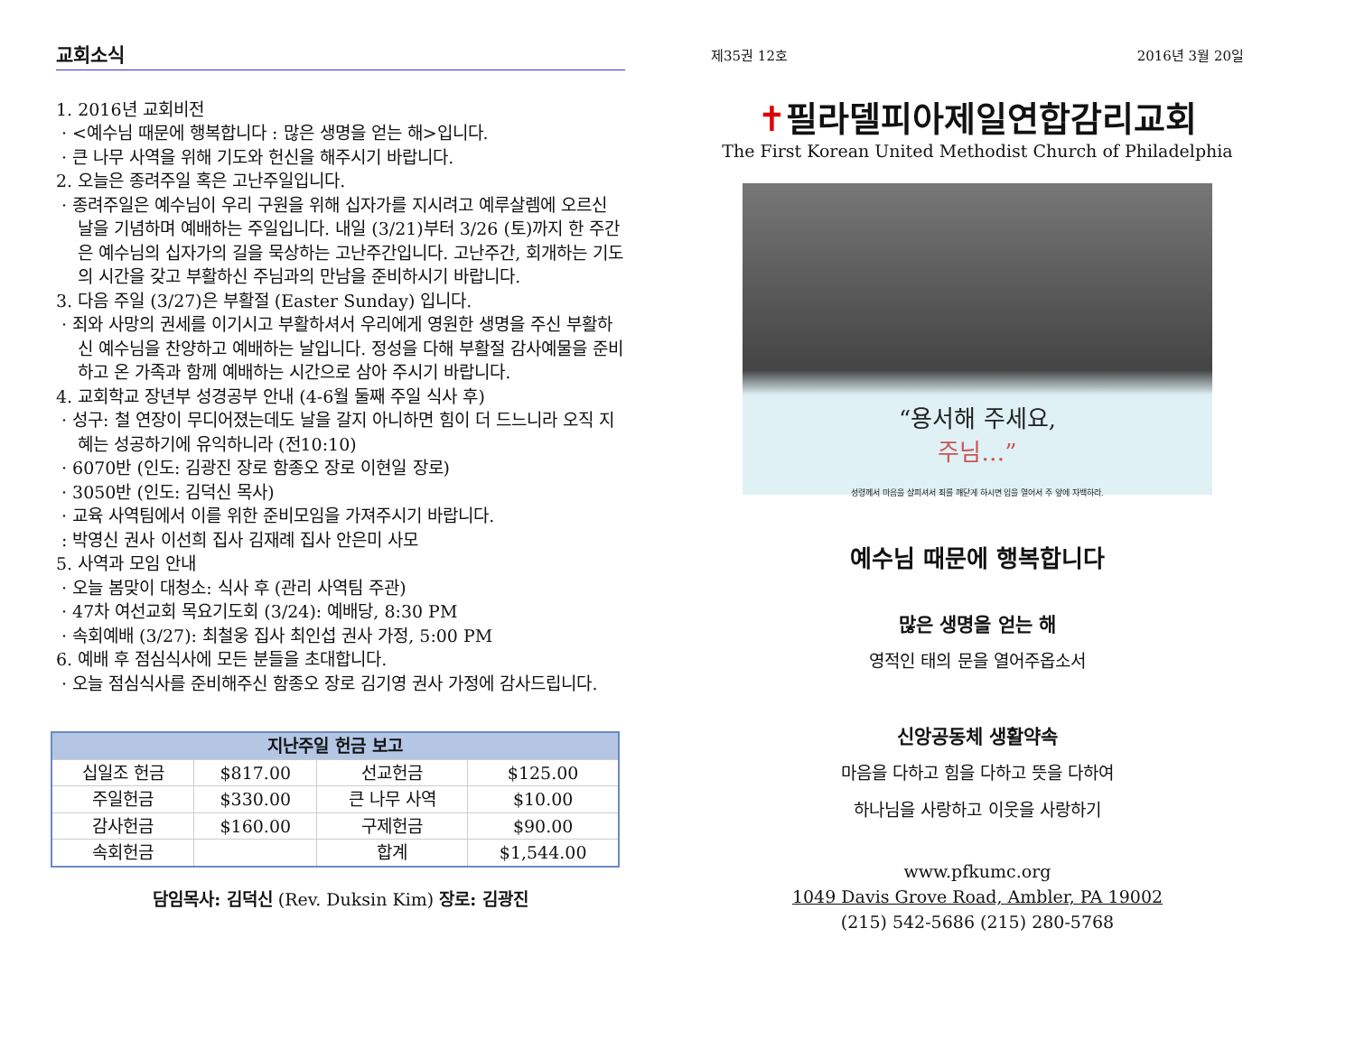교회소식
1. 2016년 교회비전
· <예수님 때문에 행복합니다 : 많은 생명을 얻는 해>입니다.
· 큰 나무 사역을 위해 기도와 헌신을 해주시기 바랍니다.
2. 오늘은 종려주일 혹은 고난주일입니다.
· 종려주일은 예수님이 우리 구원을 위해 십자가를 지시려고 예루살렘에 오르신 날을 기념하며 예배하는 주일입니다. 내일 (3/21)부터 3/26 (토)까지 한 주간은 예수님의 십자가의 길을 묵상하는 고난주간입니다. 고난주간, 회개하는 기도의 시간을 갖고 부활하신 주님과의 만남을 준비하시기 바랍니다.
3. 다음 주일 (3/27)은 부활절 (Easter Sunday) 입니다.
· 죄와 사망의 권세를 이기시고 부활하셔서 우리에게 영원한 생명을 주신 부활하신 예수님을 찬양하고 예배하는 날입니다. 정성을 다해 부활절 감사예물을 준비하고 온 가족과 함께 예배하는 시간으로 삼아 주시기 바랍니다.
4. 교회학교 장년부 성경공부 안내 (4-6월 둘째 주일 식사 후)
· 성구: 철 연장이 무디어졌는데도 날을 갈지 아니하면 힘이 더 드느니라 오직 지혜는 성공하기에 유익하니라 (전10:10)
· 6070반 (인도: 김광진 장로 함종오 장로 이현일 장로)
· 3050반 (인도: 김덕신 목사)
· 교육 사역팀에서 이를 위한 준비모임을 가져주시기 바랍니다.
: 박영신 권사 이선희 집사 김재례 집사 안은미 사모
5. 사역과 모임 안내
· 오늘 봄맞이 대청소: 식사 후 (관리 사역팀 주관)
· 47차 여선교회 목요기도회 (3/24): 예배당, 8:30 PM
· 속회예배 (3/27): 최철웅 집사 최인섭 권사 가정, 5:00 PM
6. 예배 후 점심식사에 모든 분들을 초대합니다.
· 오늘 점심식사를 준비해주신 함종오 장로 김기영 권사 가정에 감사드립니다.
| 지난주일 헌금 보고 | | | |
| --- | --- | --- | --- |
| 십일조 헌금 | $817.00 | 선교헌금 | $125.00 |
| 주일헌금 | $330.00 | 큰 나무 사역 | $10.00 |
| 감사헌금 | $160.00 | 구제헌금 | $90.00 |
| 속회헌금 | | 합계 | $1,544.00 |
담임목사: 김덕신 (Rev. Duksin Kim) 장로: 김광진
제35권 12호 2016년 3월 20일
✝필라델피아제일연합감리교회
The First Korean United Methodist Church of Philadelphia
“용서해 주세요,
주님…”
성령께서 마음을 살피셔서 죄를 깨닫게 하시면 입을 열어서 주 앞에 자백하라.
예수님 때문에 행복합니다
많은 생명을 얻는 해
영적인 태의 문을 열어주옵소서
신앙공동체 생활약속
마음을 다하고 힘을 다하고 뜻을 다하여
하나님을 사랑하고 이웃을 사랑하기
www.pfkumc.org
1049 Davis Grove Road, Ambler, PA 19002
(215) 542-5686 (215) 280-5768